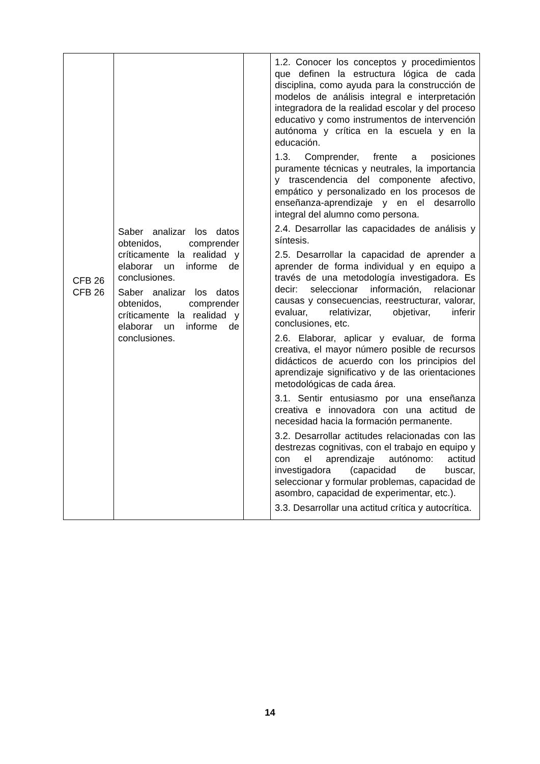| CFB 26 CFB 26 | Saber analizar los datos obtenidos, comprender críticamente la realidad y elaborar un informe de conclusiones. Saber analizar los datos obtenidos, comprender críticamente la realidad y elaborar un informe de conclusiones. | | 1.2. Conocer los conceptos y procedimientos que definen la estructura lógica de cada disciplina, como ayuda para la construcción de modelos de análisis integral e interpretación integradora de la realidad escolar y del proceso educativo y como instrumentos de intervención autónoma y crítica en la escuela y en la educación. 1.3. Comprender, frente a posiciones puramente técnicas y neutrales, la importancia y trascendencia del componente afectivo, empático y personalizado en los procesos de enseñanza-aprendizaje y en el desarrollo integral del alumno como persona. 2.4. Desarrollar las capacidades de análisis y síntesis. 2.5. Desarrollar la capacidad de aprender a aprender de forma individual y en equipo a través de una metodología investigadora. Es decir: seleccionar información, relacionar causas y consecuencias, reestructurar, valorar, evaluar, relativizar, objetivar, inferir conclusiones, etc. 2.6. Elaborar, aplicar y evaluar, de forma creativa, el mayor número posible de recursos didácticos de acuerdo con los principios del aprendizaje significativo y de las orientaciones metodológicas de cada área. 3.1. Sentir entusiasmo por una enseñanza creativa e innovadora con una actitud de necesidad hacia la formación permanente. 3.2. Desarrollar actitudes relacionadas con las destrezas cognitivas, con el trabajo en equipo y con el aprendizaje autónomo: actitud investigadora (capacidad de buscar, seleccionar y formular problemas, capacidad de asombro, capacidad de experimentar, etc.). 3.3. Desarrollar una actitud crítica y autocrítica. |
14